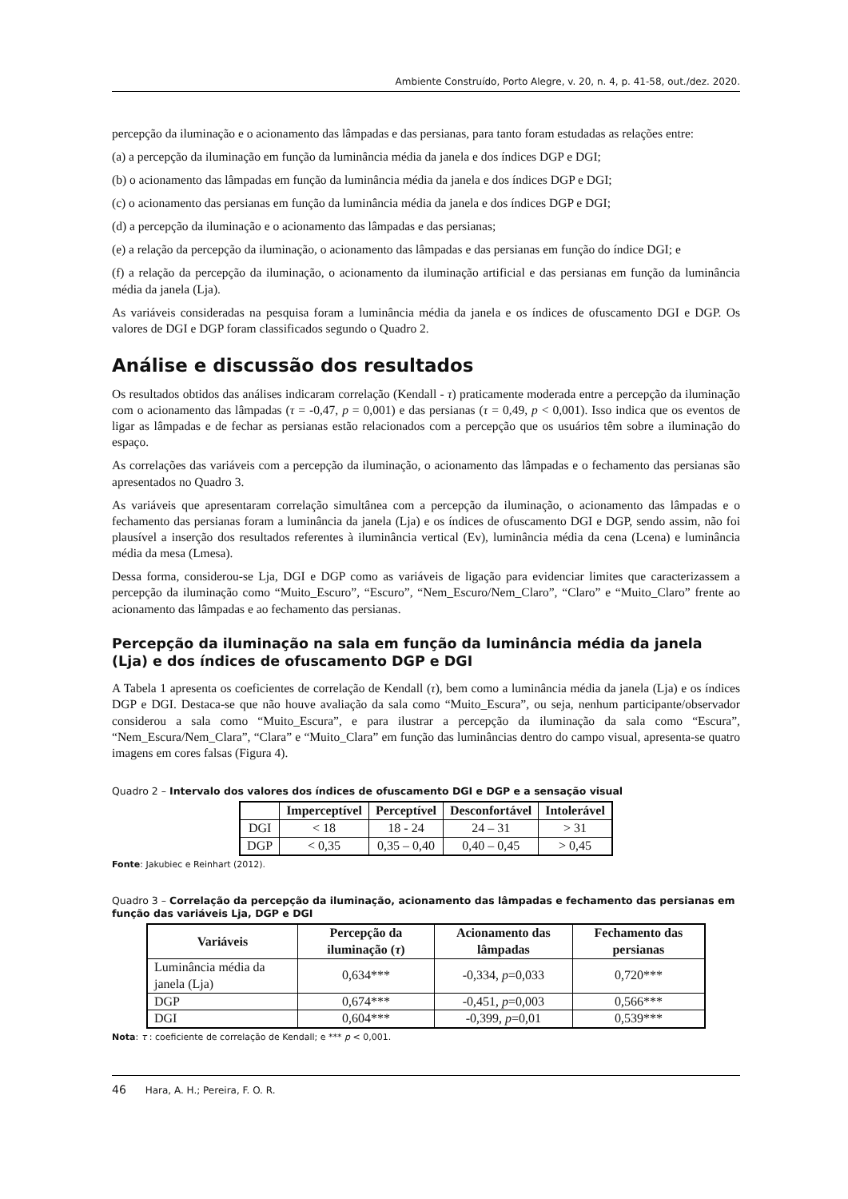Ambiente Construído, Porto Alegre, v. 20, n. 4, p. 41-58, out./dez. 2020.
percepção da iluminação e o acionamento das lâmpadas e das persianas, para tanto foram estudadas as relações entre:
(a) a percepção da iluminação em função da luminância média da janela e dos índices DGP e DGI;
(b) o acionamento das lâmpadas em função da luminância média da janela e dos índices DGP e DGI;
(c) o acionamento das persianas em função da luminância média da janela e dos índices DGP e DGI;
(d) a percepção da iluminação e o acionamento das lâmpadas e das persianas;
(e) a relação da percepção da iluminação, o acionamento das lâmpadas e das persianas em função do índice DGI; e
(f) a relação da percepção da iluminação, o acionamento da iluminação artificial e das persianas em função da luminância média da janela (Lja).
As variáveis consideradas na pesquisa foram a luminância média da janela e os índices de ofuscamento DGI e DGP. Os valores de DGI e DGP foram classificados segundo o Quadro 2.
Análise e discussão dos resultados
Os resultados obtidos das análises indicaram correlação (Kendall - τ) praticamente moderada entre a percepção da iluminação com o acionamento das lâmpadas (τ = -0,47, p = 0,001) e das persianas (τ = 0,49, p < 0,001). Isso indica que os eventos de ligar as lâmpadas e de fechar as persianas estão relacionados com a percepção que os usuários têm sobre a iluminação do espaço.
As correlações das variáveis com a percepção da iluminação, o acionamento das lâmpadas e o fechamento das persianas são apresentados no Quadro 3.
As variáveis que apresentaram correlação simultânea com a percepção da iluminação, o acionamento das lâmpadas e o fechamento das persianas foram a luminância da janela (Lja) e os índices de ofuscamento DGI e DGP, sendo assim, não foi plausível a inserção dos resultados referentes à iluminância vertical (Ev), luminância média da cena (Lcena) e luminância média da mesa (Lmesa).
Dessa forma, considerou-se Lja, DGI e DGP como as variáveis de ligação para evidenciar limites que caracterizassem a percepção da iluminação como “Muito_Escuro”, “Escuro”, “Nem_Escuro/Nem_Claro”, “Claro” e “Muito_Claro” frente ao acionamento das lâmpadas e ao fechamento das persianas.
Percepção da iluminação na sala em função da luminância média da janela (Lja) e dos índices de ofuscamento DGP e DGI
A Tabela 1 apresenta os coeficientes de correlação de Kendall (τ), bem como a luminância média da janela (Lja) e os índices DGP e DGI. Destaca-se que não houve avaliação da sala como “Muito_Escura”, ou seja, nenhum participante/observador considerou a sala como “Muito_Escura”, e para ilustrar a percepção da iluminação da sala como “Escura”, “Nem_Escura/Nem_Clara”, “Clara” e “Muito_Clara” em função das luminâncias dentro do campo visual, apresenta-se quatro imagens em cores falsas (Figura 4).
Quadro 2 – Intervalo dos valores dos índices de ofuscamento DGI e DGP e a sensação visual
| | Imperceptível | Perceptível | Desconfortável | Intolerável |
| --- | --- | --- | --- | --- |
| DGI | < 18 | 18 - 24 | 24 – 31 | > 31 |
| DGP | < 0,35 | 0,35 – 0,40 | 0,40 – 0,45 | > 0,45 |
Fonte: Jakubiec e Reinhart (2012).
Quadro 3 – Correlação da percepção da iluminação, acionamento das lâmpadas e fechamento das persianas em função das variáveis Lja, DGP e DGI
| Variáveis | Percepção da iluminação ( τ ) | Acionamento das lâmpadas | Fechamento das persianas |
| --- | --- | --- | --- |
| Luminância média da janela (Lja) | 0,634*** | -0,334, p =0,033 | 0,720*** |
| DGP | 0,674*** | -0,451, p =0,003 | 0,566*** |
| DGI | 0,604*** | -0,399, p =0,01 | 0,539*** |
Nota: τ : coeficiente de correlação de Kendall; e *** p < 0,001.
46 Hara, A. H.; Pereira, F. O. R.